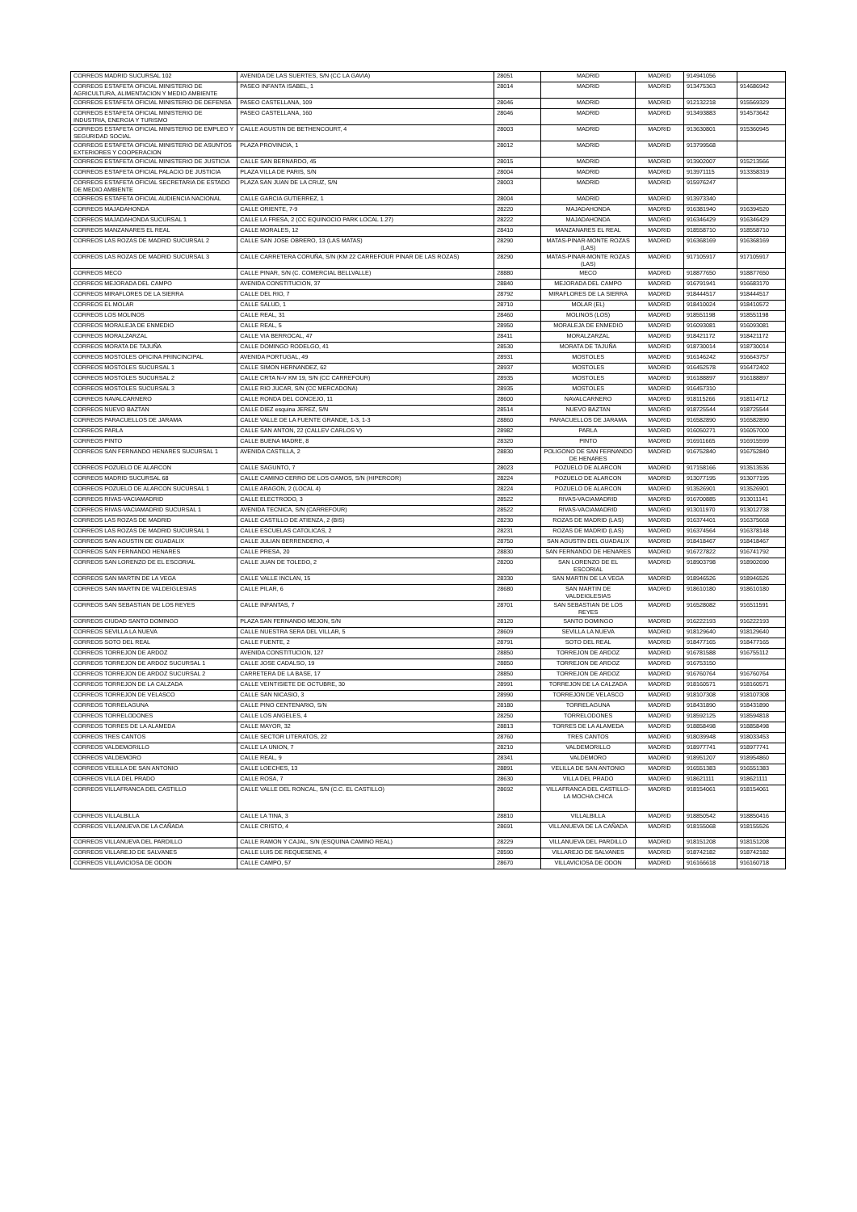| CORREOS MADRID SUCURSAL 102 | AVENIDA DE LAS SUERTES, S/N (CC LA GAVIA) | 28051 | MADRID | MADRID | 914941056 | |
| CORREOS ESTAFETA OFICIAL MINISTERIO DE AGRICULTURA, ALIMENTACION Y MEDIO AMBIENTE | PASEO INFANTA ISABEL, 1 | 28014 | MADRID | MADRID | 913475363 | 914686942 |
| CORREOS ESTAFETA OFICIAL MINISTERIO DE DEFENSA | PASEO CASTELLANA, 109 | 28046 | MADRID | MADRID | 912132218 | 915569329 |
| CORREOS ESTAFETA OFICIAL MINISTERIO DE INDUSTRIA, ENERGIA Y TURISMO | PASEO CASTELLANA, 160 | 28046 | MADRID | MADRID | 913493883 | 914573642 |
| CORREOS ESTAFETA OFICIAL MINISTERIO DE EMPLEO Y SEGURIDAD SOCIAL | CALLE AGUSTIN DE BETHENCOURT, 4 | 28003 | MADRID | MADRID | 913630801 | 915360945 |
| CORREOS ESTAFETA OFICIAL MINISTERIO DE ASUNTOS EXTERIORES Y COOPERACION | PLAZA PROVINCIA, 1 | 28012 | MADRID | MADRID | 913799568 | |
| CORREOS ESTAFETA OFICIAL MINISTERIO DE JUSTICIA | CALLE SAN BERNARDO, 45 | 28015 | MADRID | MADRID | 913902007 | 915213566 |
| CORREOS ESTAFETA OFICIAL PALACIO DE JUSTICIA | PLAZA VILLA DE PARIS, S/N | 28004 | MADRID | MADRID | 913971115 | 913358319 |
| CORREOS ESTAFETA OFICIAL SECRETARIA DE ESTADO DE MEDIO AMBIENTE | PLAZA SAN JUAN DE LA CRUZ, S/N | 28003 | MADRID | MADRID | 915976247 | |
| CORREOS ESTAFETA OFICIAL AUDIENCIA NACIONAL | CALLE GARCIA GUTIERREZ, 1 | 28004 | MADRID | MADRID | 913973340 | |
| CORREOS MAJADAHONDA | CALLE ORIENTE, 7-9 | 28220 | MAJADAHONDA | MADRID | 916381940 | 916394520 |
| CORREOS MAJADAHONDA SUCURSAL 1 | CALLE LA FRESA, 2 (CC EQUINOCIO PARK LOCAL 1.27) | 28222 | MAJADAHONDA | MADRID | 916346429 | 916346429 |
| CORREOS MANZANARES EL REAL | CALLE MORALES, 12 | 28410 | MANZANARES EL REAL | MADRID | 918558710 | 918558710 |
| CORREOS LAS ROZAS DE MADRID SUCURSAL 2 | CALLE SAN JOSE OBRERO, 13 (LAS MATAS) | 28290 | MATAS-PINAR-MONTE ROZAS (LAS) | MADRID | 916368169 | 916368169 |
| CORREOS LAS ROZAS DE MADRID SUCURSAL 3 | CALLE CARRETERA CORUÑA, S/N (KM 22 CARREFOUR PINAR DE LAS ROZAS) | 28290 | MATAS-PINAR-MONTE ROZAS (LAS) | MADRID | 917105917 | 917105917 |
| CORREOS MECO | CALLE PINAR, S/N (C. COMERCIAL BELLVALLE) | 28880 | MECO | MADRID | 918877650 | 918877650 |
| CORREOS MEJORADA DEL CAMPO | AVENIDA CONSTITUCION, 37 | 28840 | MEJORADA DEL CAMPO | MADRID | 916791941 | 916683170 |
| CORREOS MIRAFLORES DE LA SIERRA | CALLE DEL RIO, 7 | 28792 | MIRAFLORES DE LA SIERRA | MADRID | 918444517 | 918444517 |
| CORREOS EL MOLAR | CALLE SALUD, 1 | 28710 | MOLAR (EL) | MADRID | 918410024 | 918410572 |
| CORREOS LOS MOLINOS | CALLE REAL, 31 | 28460 | MOLINOS (LOS) | MADRID | 918551198 | 918551198 |
| CORREOS MORALEJA DE ENMEDIO | CALLE REAL, 5 | 28950 | MORALEJA DE ENMEDIO | MADRID | 916093081 | 916093081 |
| CORREOS MORALZARZAL | CALLE VIA BERROCAL, 47 | 28411 | MORALZARZAL | MADRID | 918421172 | 918421172 |
| CORREOS MORATA DE TAJUÑA | CALLE DOMINGO RODELGO, 41 | 28530 | MORATA DE TAJUÑA | MADRID | 918730014 | 918730014 |
| CORREOS MOSTOLES OFICINA PRINCINCIPAL | AVENIDA PORTUGAL, 49 | 28931 | MOSTOLES | MADRID | 916146242 | 916643757 |
| CORREOS MOSTOLES SUCURSAL 1 | CALLE SIMON HERNANDEZ, 62 | 28937 | MOSTOLES | MADRID | 916452578 | 916472402 |
| CORREOS MOSTOLES SUCURSAL 2 | CALLE CRTA N-V KM 19, S/N (CC CARREFOUR) | 28935 | MOSTOLES | MADRID | 916188897 | 916188897 |
| CORREOS MOSTOLES SUCURSAL 3 | CALLE RIO JUCAR, S/N (CC MERCADONA) | 28935 | MOSTOLES | MADRID | 916457310 | |
| CORREOS NAVALCARNERO | CALLE RONDA DEL CONCEJO, 11 | 28600 | NAVALCARNERO | MADRID | 918115266 | 918114712 |
| CORREOS NUEVO BAZTAN | CALLE DIEZ esquina JEREZ, S/N | 28514 | NUEVO BAZTAN | MADRID | 918725544 | 918725544 |
| CORREOS PARACUELLOS DE JARAMA | CALLE VALLE DE LA FUENTE GRANDE, 1-3, 1-3 | 28860 | PARACUELLOS DE JARAMA | MADRID | 916582890 | 916582890 |
| CORREOS PARLA | CALLE SAN ANTON, 22 (CALLEV CARLOS V) | 28982 | PARLA | MADRID | 916050271 | 916057000 |
| CORREOS PINTO | CALLE BUENA MADRE, 8 | 28320 | PINTO | MADRID | 916911665 | 916915599 |
| CORREOS SAN FERNANDO HENARES SUCURSAL 1 | AVENIDA CASTILLA, 2 | 28830 | POLIGONO DE SAN FERNANDO DE HENARES | MADRID | 916752840 | 916752840 |
| CORREOS POZUELO DE ALARCON | CALLE SAGUNTO, 7 | 28023 | POZUELO DE ALARCON | MADRID | 917158166 | 913513536 |
| CORREOS MADRID SUCURSAL 68 | CALLE CAMINO CERRO DE LOS GAMOS, S/N (HIPERCOR) | 28224 | POZUELO DE ALARCON | MADRID | 913077195 | 913077195 |
| CORREOS POZUELO DE ALARCON SUCURSAL 1 | CALLE ARAGON, 2 (LOCAL 4) | 28224 | POZUELO DE ALARCON | MADRID | 913526901 | 913526901 |
| CORREOS RIVAS-VACIAMADRID | CALLE ELECTRODO, 3 | 28522 | RIVAS-VACIAMADRID | MADRID | 916700885 | 913011141 |
| CORREOS RIVAS-VACIAMADRID SUCURSAL 1 | AVENIDA TECNICA, S/N (CARREFOUR) | 28522 | RIVAS-VACIAMADRID | MADRID | 913011970 | 913012738 |
| CORREOS LAS ROZAS DE MADRID | CALLE CASTILLO DE ATIENZA, 2 (BIS) | 28230 | ROZAS DE MADRID (LAS) | MADRID | 916374401 | 916375668 |
| CORREOS LAS ROZAS DE MADRID SUCURSAL 1 | CALLE ESCUELAS CATOLICAS, 2 | 28231 | ROZAS DE MADRID (LAS) | MADRID | 916374564 | 916378148 |
| CORREOS SAN AGUSTIN DE GUADALIX | CALLE JULIAN BERRENDERO, 4 | 28750 | SAN AGUSTIN DEL GUADALIX | MADRID | 918418467 | 918418467 |
| CORREOS SAN FERNANDO HENARES | CALLE PRESA, 20 | 28830 | SAN FERNANDO DE HENARES | MADRID | 916727822 | 916741792 |
| CORREOS SAN LORENZO DE EL ESCORIAL | CALLE JUAN DE TOLEDO, 2 | 28200 | SAN LORENZO DE EL ESCORIAL | MADRID | 918903798 | 918902690 |
| CORREOS SAN MARTIN DE LA VEGA | CALLE VALLE INCLAN, 15 | 28330 | SAN MARTIN DE LA VEGA | MADRID | 918946526 | 918946526 |
| CORREOS SAN MARTIN DE VALDEIGLESIAS | CALLE PILAR, 6 | 28680 | SAN MARTIN DE VALDEIGLESIAS | MADRID | 918610180 | 918610180 |
| CORREOS SAN SEBASTIAN DE LOS REYES | CALLE INFANTAS, 7 | 28701 | SAN SEBASTIAN DE LOS REYES | MADRID | 916528082 | 916511591 |
| CORREOS CIUDAD SANTO DOMINGO | PLAZA SAN FERNANDO MEJON, S/N | 28120 | SANTO DOMINGO | MADRID | 916222193 | 916222193 |
| CORREOS SEVILLA LA NUEVA | CALLE NUESTRA SERA DEL VILLAR, 5 | 28609 | SEVILLA LA NUEVA | MADRID | 918129640 | 918129640 |
| CORREOS SOTO DEL REAL | CALLE FUENTE, 2 | 28791 | SOTO DEL REAL | MADRID | 918477165 | 918477165 |
| CORREOS TORREJON DE ARDOZ | AVENIDA CONSTITUCION, 127 | 28850 | TORREJON DE ARDOZ | MADRID | 916781588 | 916755112 |
| CORREOS TORREJON DE ARDOZ SUCURSAL 1 | CALLE JOSE CADALSO, 19 | 28850 | TORREJON DE ARDOZ | MADRID | 916753150 | |
| CORREOS TORREJON DE ARDOZ SUCURSAL 2 | CARRETERA DE LA BASE, 17 | 28850 | TORREJON DE ARDOZ | MADRID | 916760764 | 916760764 |
| CORREOS TORREJON DE LA CALZADA | CALLE VEINTISIETE DE OCTUBRE, 30 | 28991 | TORREJON DE LA CALZADA | MADRID | 918160571 | 918160571 |
| CORREOS TORREJON DE VELASCO | CALLE SAN NICASIO, 3 | 28990 | TORREJON DE VELASCO | MADRID | 918107308 | 918107308 |
| CORREOS TORRELAGUNA | CALLE PINO CENTENARIO, S/N | 28180 | TORRELAGUNA | MADRID | 918431890 | 918431890 |
| CORREOS TORRELODONES | CALLE LOS ANGELES, 4 | 28250 | TORRELODONES | MADRID | 918592125 | 918594818 |
| CORREOS TORRES DE LA ALAMEDA | CALLE MAYOR, 32 | 28813 | TORRES DE LA ALAMEDA | MADRID | 918858498 | 918858498 |
| CORREOS TRES CANTOS | CALLE SECTOR LITERATOS, 22 | 28760 | TRES CANTOS | MADRID | 918039948 | 918033453 |
| CORREOS VALDEMORILLO | CALLE LA UNION, 7 | 28210 | VALDEMORILLO | MADRID | 918977741 | 918977741 |
| CORREOS VALDEMORO | CALLE REAL, 9 | 28341 | VALDEMORO | MADRID | 918951207 | 918954860 |
| CORREOS VELILLA DE SAN ANTONIO | CALLE LOECHES, 13 | 28891 | VELILLA DE SAN ANTONIO | MADRID | 916551383 | 916551383 |
| CORREOS VILLA DEL PRADO | CALLE ROSA, 7 | 28630 | VILLA DEL PRADO | MADRID | 918621111 | 918621111 |
| CORREOS VILLAFRANCA DEL CASTILLO | CALLE VALLE DEL RONCAL, S/N (C.C. EL CASTILLO) | 28692 | VILLAFRANCA DEL CASTILLO-LA MOCHA CHICA | MADRID | 918154061 | 918154061 |
| CORREOS VILLALBILLA | CALLE LA TINA, 3 | 28810 | VILLALBILLA | MADRID | 918850542 | 918850416 |
| CORREOS VILLANUEVA DE LA CAÑADA | CALLE CRISTO, 4 | 28691 | VILLANUEVA DE LA CAÑADA | MADRID | 918155068 | 918155526 |
| CORREOS VILLANUEVA DEL PARDILLO | CALLE RAMON Y CAJAL, S/N (ESQUINA CAMINO REAL) | 28229 | VILLANUEVA DEL PARDILLO | MADRID | 918151208 | 918151208 |
| CORREOS VILLAREJO DE SALVANES | CALLE LUIS DE REQUESENS, 4 | 28590 | VILLAREJO DE SALVANES | MADRID | 918742182 | 918742182 |
| CORREOS VILLAVICIOSA DE ODON | CALLE CAMPO, 57 | 28670 | VILLAVICIOSA DE ODON | MADRID | 916166618 | 916160718 |